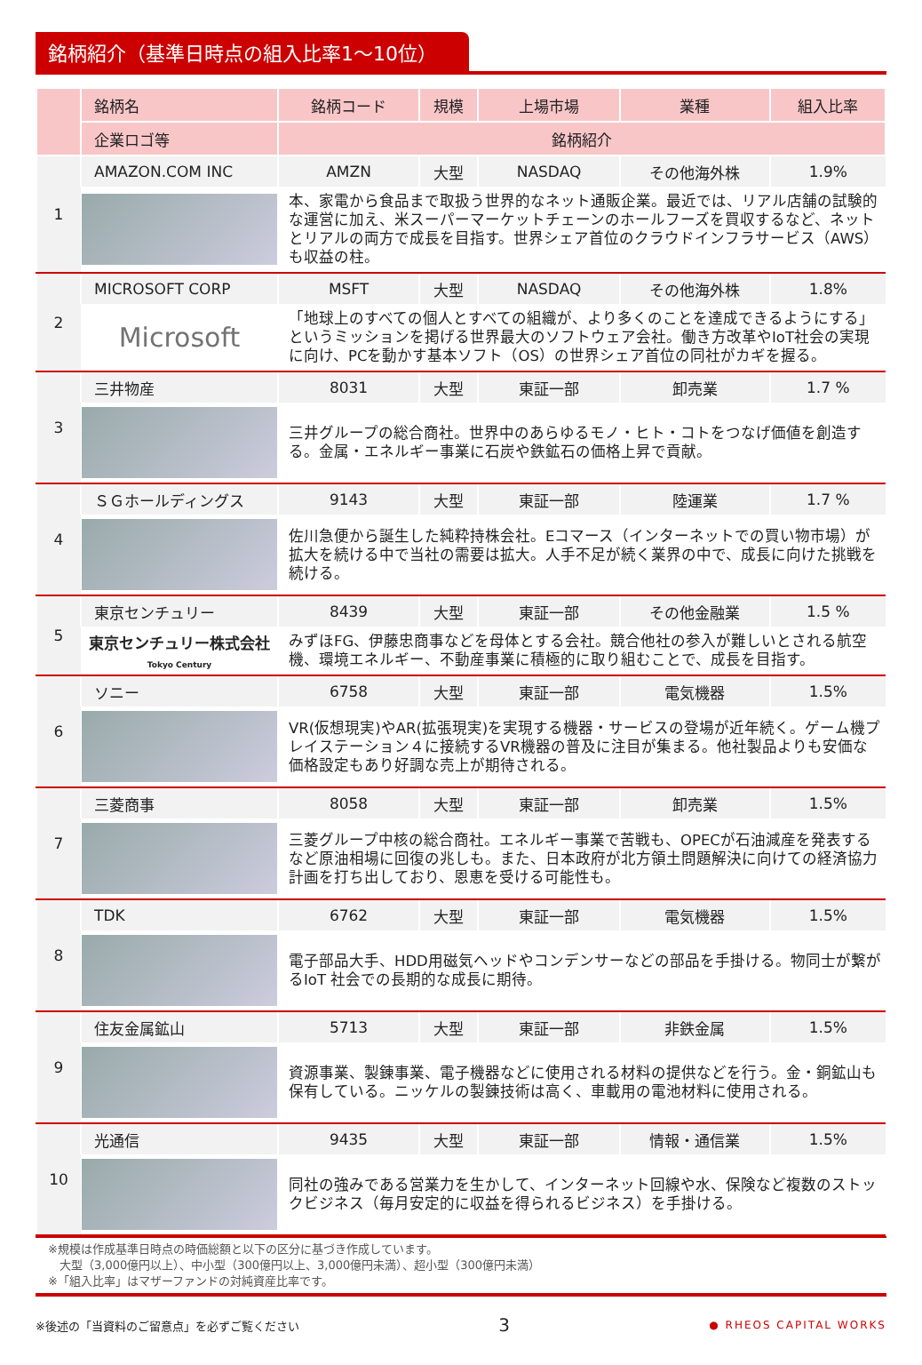銘柄紹介（基準日時点の組入比率1～10位）
| | 銘柄名 | 銘柄コード | 規模 | 上場市場 | 業種 | 組入比率 |
| --- | --- | --- | --- | --- | --- | --- |
| | 企業ロゴ等 | 銘柄紹介 | | | | |
| 1 | AMAZON.COM INC | AMZN | 大型 | NASDAQ | その他海外株 | 1.9% |
| | | 本、家電から食品まで取扱う世界的なネット通販企業。最近では、リアル店舗の試験的な運営に加え、米スーパーマーケットチェーンのホールフーズを買収するなど、ネットとリアルの両方で成長を目指す。世界シェア首位のクラウドインフラサービス（AWS）も収益の柱。 | | | | |
| 2 | MICROSOFT CORP | MSFT | 大型 | NASDAQ | その他海外株 | 1.8% |
| | Microsoft | 「地球上のすべての個人とすべての組織が、より多くのことを達成できるようにする」というミッションを掲げる世界最大のソフトウェア会社。働き方改革やIoT社会の実現に向け、PCを動かす基本ソフト（OS）の世界シェア首位の同社がカギを握る。 | | | | |
| 3 | 三井物産 | 8031 | 大型 | 東証一部 | 卸売業 | 1.7 % |
| | | 三井グループの総合商社。世界中のあらゆるモノ・ヒト・コトをつなげ価値を創造する。金属・エネルギー事業に石炭や鉄鉱石の価格上昇で貢献。 | | | | |
| 4 | ＳＧホールディングス | 9143 | 大型 | 東証一部 | 陸運業 | 1.7 % |
| | | 佐川急便から誕生した純粋持株会社。Eコマース（インターネットでの買い物市場）が拡大を続ける中で当社の需要は拡大。人手不足が続く業界の中で、成長に向けた挑戦を続ける。 | | | | |
| 5 | 東京センチュリー | 8439 | 大型 | 東証一部 | その他金融業 | 1.5 % |
| | 東京センチュリー株式会社 Tokyo Century | みずほFG、伊藤忠商事などを母体とする会社。競合他社の参入が難しいとされる航空機、環境エネルギー、不動産事業に積極的に取り組むことで、成長を目指す。 | | | | |
| 6 | ソニー | 6758 | 大型 | 東証一部 | 電気機器 | 1.5% |
| | | VR(仮想現実)やAR(拡張現実)を実現する機器・サービスの登場が近年続く。ゲーム機プレイステーション４に接続するVR機器の普及に注目が集まる。他社製品よりも安価な価格設定もあり好調な売上が期待される。 | | | | |
| 7 | 三菱商事 | 8058 | 大型 | 東証一部 | 卸売業 | 1.5% |
| | | 三菱グループ中核の総合商社。エネルギー事業で苦戦も、OPECが石油減産を発表するなど原油相場に回復の兆しも。また、日本政府が北方領土問題解決に向けての経済協力計画を打ち出しており、恩恵を受ける可能性も。 | | | | |
| 8 | TDK | 6762 | 大型 | 東証一部 | 電気機器 | 1.5% |
| | | 電子部品大手、HDD用磁気ヘッドやコンデンサーなどの部品を手掛ける。物同士が繋がるIoT 社会での長期的な成長に期待。 | | | | |
| 9 | 住友金属鉱山 | 5713 | 大型 | 東証一部 | 非鉄金属 | 1.5% |
| | | 資源事業、製錬事業、電子機器などに使用される材料の提供などを行う。金・銅鉱山も保有している。ニッケルの製錬技術は高く、車載用の電池材料に使用される。 | | | | |
| 10 | 光通信 | 9435 | 大型 | 東証一部 | 情報・通信業 | 1.5% |
| | | 同社の強みである営業力を生かして、インターネット回線や水、保険など複数のストックビジネス（毎月安定的に収益を得られるビジネス）を手掛ける。 | | | | |
※規模は作成基準日時点の時価総額と以下の区分に基づき作成しています。
　大型（3,000億円以上）、中小型（300億円以上、3,000億円未満）、超小型（300億円未満）
※「組入比率」はマザーファンドの対純資産比率です。
※後述の「当資料のご留意点」を必ずご覧ください 3 ● RHEOS CAPITAL WORKS